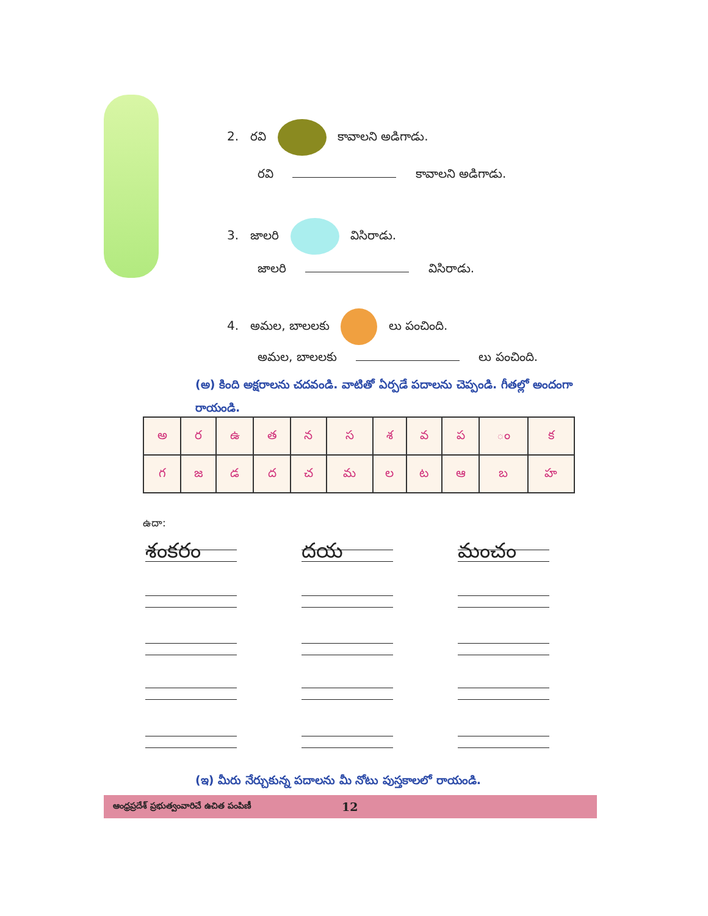2. రవి కావాలని అడిగాడు.
రవి కావాలని అడిగాడు.
3. జాలరి విసిరాడు.
జాలరి విసిరాడు.
4. అమల, బాలలకు లు పంచింది.
అమల, బాలలకు లు పంచింది.
(అ) కింది అక్షరాలను చదవండి. వాటితో ఏర్పడే పదాలను చెప్పండి. గీతల్లో అందంగా రాయండి.
| అ | ర | ఉ | త | న | స | శ | వ | ప | ం | క |
| గ | జ | డ | ద | చ | మ | ల | ట | ఆ | బ | హ |
ఉదా:
శంకరం దయ మంచం
(ఇ) మీరు నేర్చుకున్న పదాలను మీ నోటు పుస్తకాలలో రాయండి.
ఆంధ్రప్రదేశ్ ప్రభుత్వంవారిచే ఉచిత పంపిణీ 12